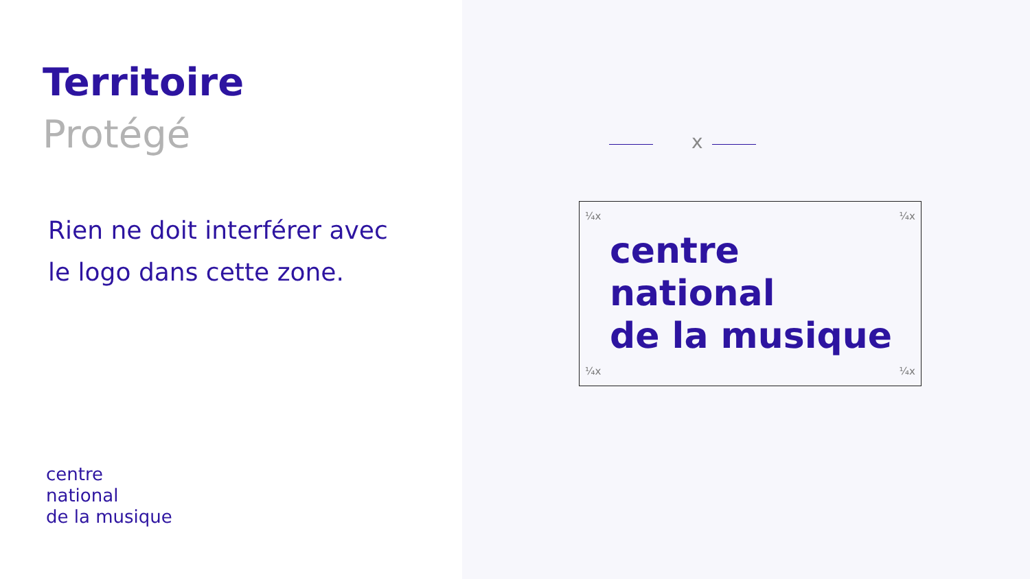Territoire
Protégé
Rien ne doit interférer avec
le logo dans cette zone.
centre
national
de la musique
x
¼x ¼x
centre
national
de la musique
¼x ¼x